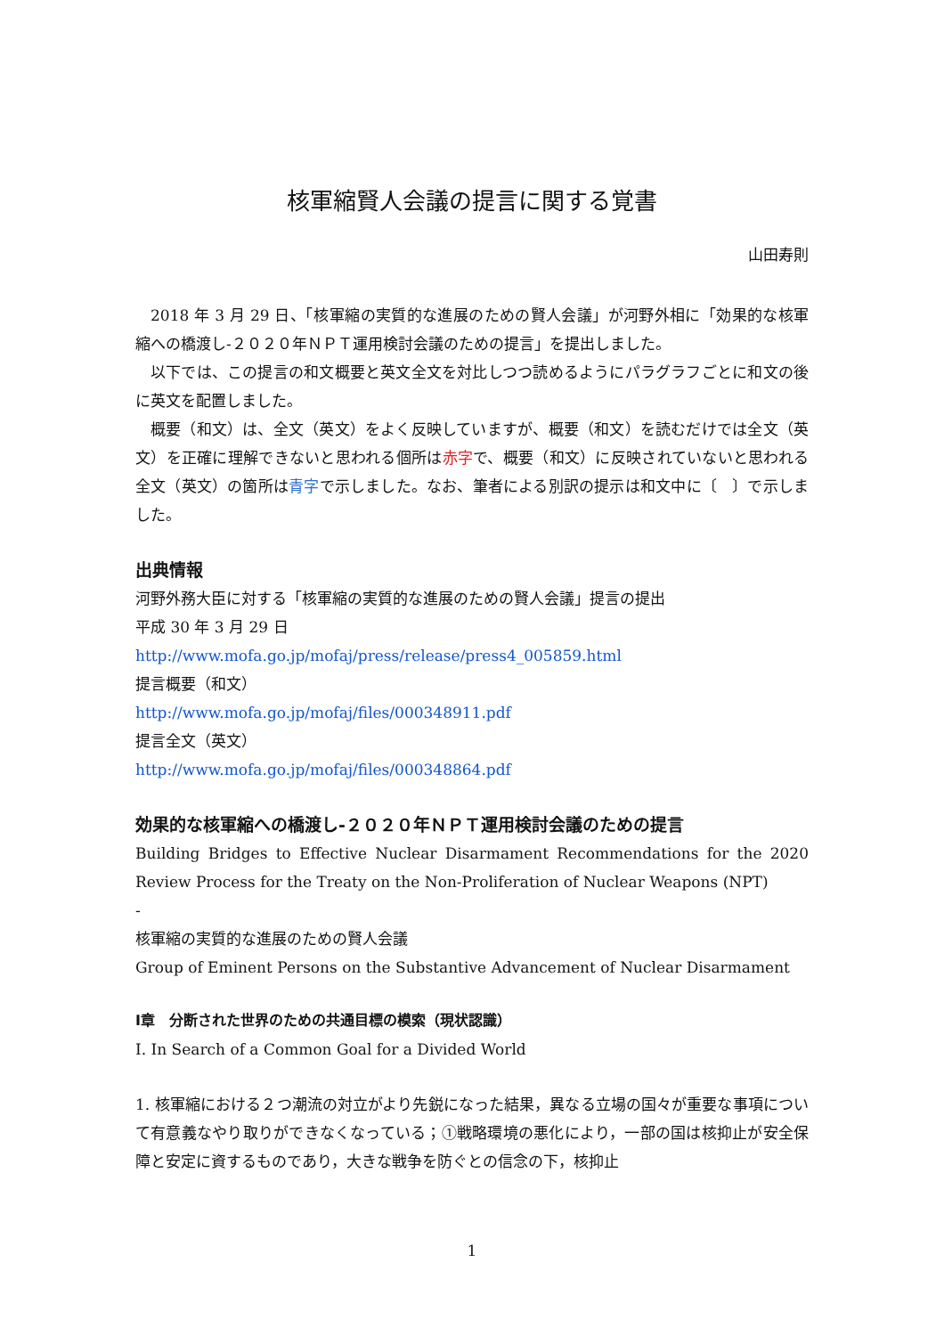核軍縮賢人会議の提言に関する覚書
山田寿則
2018 年 3 月 29 日、「核軍縮の実質的な進展のための賢人会議」が河野外相に「効果的な核軍縮への橋渡し‐２０２０年ＮＰＴ運用検討会議のための提言」を提出しました。
以下では、この提言の和文概要と英文全文を対比しつつ読めるようにパラグラフごとに和文の後に英文を配置しました。
概要（和文）は、全文（英文）をよく反映していますが、概要（和文）を読むだけでは全文（英文）を正確に理解できないと思われる個所は赤字で、概要（和文）に反映されていないと思われる全文（英文）の箇所は青字で示しました。なお、筆者による別訳の提示は和文中に〔　〕で示しました。
出典情報
河野外務大臣に対する「核軍縮の実質的な進展のための賢人会議」提言の提出
平成 30 年 3 月 29 日
http://www.mofa.go.jp/mofaj/press/release/press4_005859.html
提言概要（和文）
http://www.mofa.go.jp/mofaj/files/000348911.pdf
提言全文（英文）
http://www.mofa.go.jp/mofaj/files/000348864.pdf
効果的な核軍縮への橋渡し‐２０２０年ＮＰＴ運用検討会議のための提言
Building Bridges to Effective Nuclear Disarmament Recommendations for the 2020 Review Process for the Treaty on the Non-Proliferation of Nuclear Weapons (NPT)
-
核軍縮の実質的な進展のための賢人会議
Group of Eminent Persons on the Substantive Advancement of Nuclear Disarmament
Ⅰ章　分断された世界のための共通目標の模索（現状認識）
I. In Search of a Common Goal for a Divided World
1. 核軍縮における２つ潮流の対立がより先鋭になった結果，異なる立場の国々が重要な事項について有意義なやり取りができなくなっている；①戦略環境の悪化により，一部の国は核抑止が安全保障と安定に資するものであり，大きな戦争を防ぐとの信念の下，核抑止
1